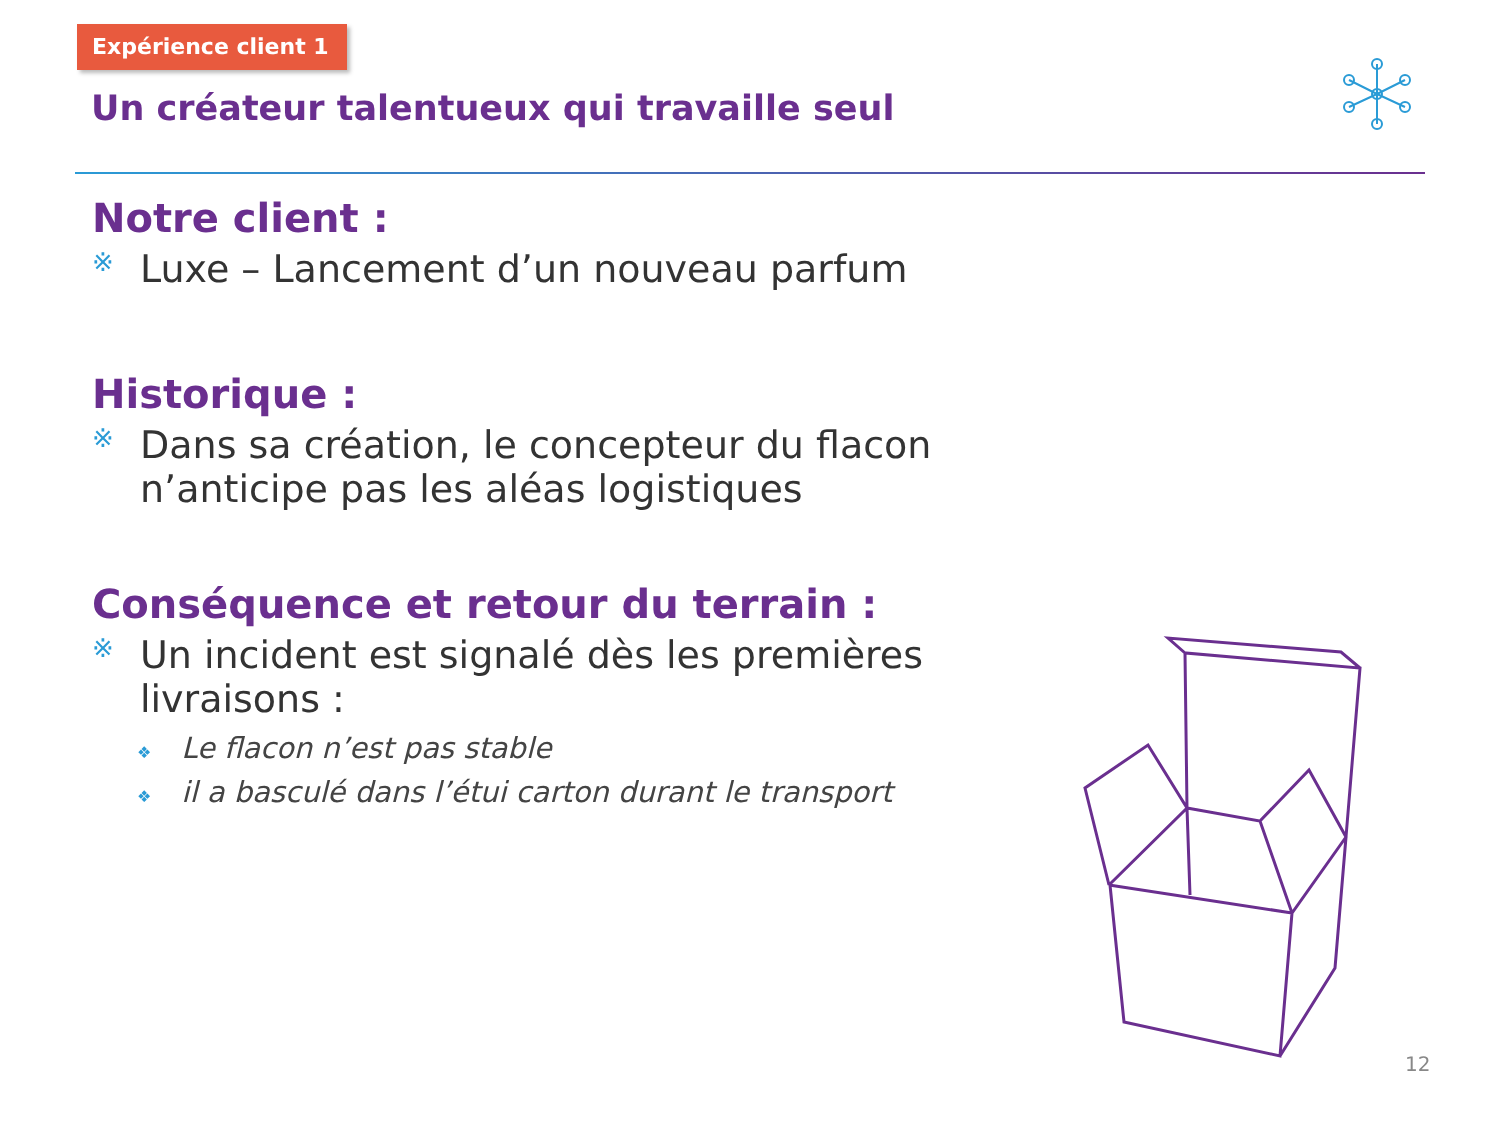Expérience client 1
Un créateur talentueux qui travaille seul
Notre client :
※ Luxe – Lancement d’un nouveau parfum
Historique :
※ Dans sa création, le concepteur du flacon n’anticipe pas les aléas logistiques
Conséquence et retour du terrain :
※ Un incident est signalé dès les premières livraisons :
❖ Le flacon n’est pas stable
❖ il a basculé dans l’étui carton durant le transport
12